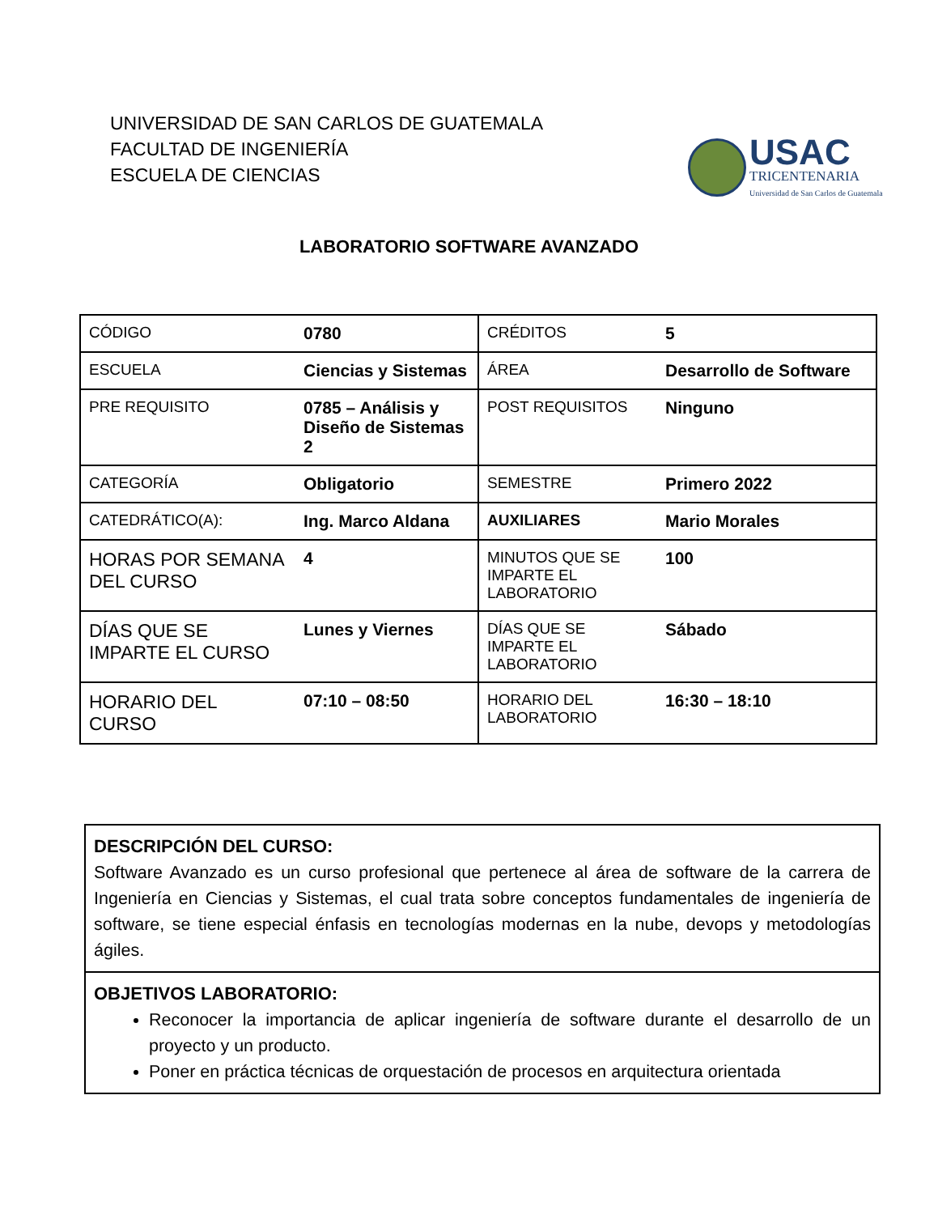UNIVERSIDAD DE SAN CARLOS DE GUATEMALA
FACULTAD DE INGENIERÍA
ESCUELA DE CIENCIAS
USAC
TRICENTENARIA
Universidad de San Carlos de Guatemala
LABORATORIO SOFTWARE AVANZADO
| CÓDIGO | 0780 | CRÉDITOS | 5 |
| ESCUELA | Ciencias y Sistemas | ÁREA | Desarrollo de Software |
| PRE REQUISITO | 0785 – Análisis y Diseño de Sistemas 2 | POST REQUISITOS | Ninguno |
| CATEGORÍA | Obligatorio | SEMESTRE | Primero 2022 |
| CATEDRÁTICO(A): | Ing. Marco Aldana | AUXILIARES | Mario Morales |
| HORAS POR SEMANA DEL CURSO | 4 | MINUTOS QUE SE IMPARTE EL LABORATORIO | 100 |
| DÍAS QUE SE IMPARTE EL CURSO | Lunes y Viernes | DÍAS QUE SE IMPARTE EL LABORATORIO | Sábado |
| HORARIO DEL CURSO | 07:10 – 08:50 | HORARIO DEL LABORATORIO | 16:30 – 18:10 |
DESCRIPCIÓN DEL CURSO:
Software Avanzado es un curso profesional que pertenece al área de software de la carrera de Ingeniería en Ciencias y Sistemas, el cual trata sobre conceptos fundamentales de ingeniería de software, se tiene especial énfasis en tecnologías modernas en la nube, devops y metodologías ágiles.
OBJETIVOS LABORATORIO:
Reconocer la importancia de aplicar ingeniería de software durante el desarrollo de un proyecto y un producto.
Poner en práctica técnicas de orquestación de procesos en arquitectura orientada